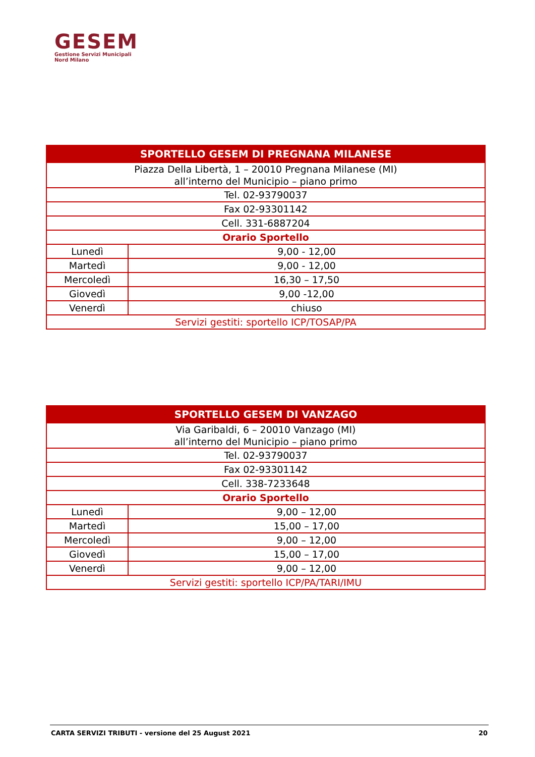GESEM
Gestione Servizi Municipali
Nord Milano
| SPORTELLO GESEM DI PREGNANA MILANESE | |
| --- | --- |
| Piazza Della Libertà, 1 – 20010 Pregnana Milanese (MI) all’interno del Municipio – piano primo | |
| Tel. 02-93790037 | |
| Fax 02-93301142 | |
| Cell. 331-6887204 | |
| Orario Sportello | |
| Lunedì | 9,00 - 12,00 |
| Martedì | 9,00 - 12,00 |
| Mercoledì | 16,30 – 17,50 |
| Giovedì | 9,00 -12,00 |
| Venerdì | chiuso |
| Servizi gestiti: sportello ICP/TOSAP/PA | |
| SPORTELLO GESEM DI VANZAGO | |
| --- | --- |
| Via Garibaldi, 6 – 20010 Vanzago (MI) all’interno del Municipio – piano primo | |
| Tel. 02-93790037 | |
| Fax 02-93301142 | |
| Cell. 338-7233648 | |
| Orario Sportello | |
| Lunedì | 9,00 – 12,00 |
| Martedì | 15,00 – 17,00 |
| Mercoledì | 9,00 – 12,00 |
| Giovedì | 15,00 – 17,00 |
| Venerdì | 9,00 – 12,00 |
| Servizi gestiti: sportello ICP/PA/TARI/IMU | |
CARTA SERVIZI TRIBUTI - versione del 25 August 2021 20